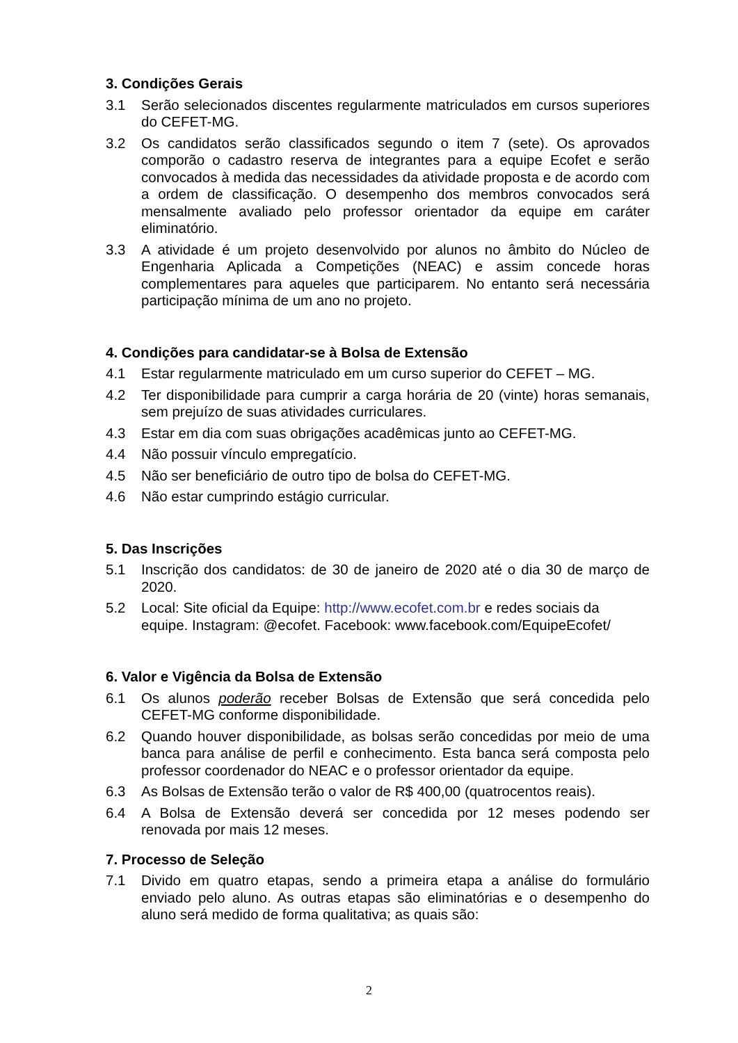3. Condições Gerais
3.1 Serão selecionados discentes regularmente matriculados em cursos superiores do CEFET-MG.
3.2 Os candidatos serão classificados segundo o item 7 (sete). Os aprovados comporão o cadastro reserva de integrantes para a equipe Ecofet e serão convocados à medida das necessidades da atividade proposta e de acordo com a ordem de classificação. O desempenho dos membros convocados será mensalmente avaliado pelo professor orientador da equipe em caráter eliminatório.
3.3 A atividade é um projeto desenvolvido por alunos no âmbito do Núcleo de Engenharia Aplicada a Competições (NEAC) e assim concede horas complementares para aqueles que participarem. No entanto será necessária participação mínima de um ano no projeto.
4. Condições para candidatar-se à Bolsa de Extensão
4.1 Estar regularmente matriculado em um curso superior do CEFET – MG.
4.2 Ter disponibilidade para cumprir a carga horária de 20 (vinte) horas semanais, sem prejuízo de suas atividades curriculares.
4.3 Estar em dia com suas obrigações acadêmicas junto ao CEFET-MG.
4.4 Não possuir vínculo empregatício.
4.5 Não ser beneficiário de outro tipo de bolsa do CEFET-MG.
4.6 Não estar cumprindo estágio curricular.
5. Das Inscrições
5.1 Inscrição dos candidatos: de 30 de janeiro de 2020 até o dia 30 de março de 2020.
5.2 Local: Site oficial da Equipe: http://www.ecofet.com.br e redes sociais da equipe. Instagram: @ecofet. Facebook: www.facebook.com/EquipeEcofet/
6. Valor e Vigência da Bolsa de Extensão
6.1 Os alunos poderão receber Bolsas de Extensão que será concedida pelo CEFET-MG conforme disponibilidade.
6.2 Quando houver disponibilidade, as bolsas serão concedidas por meio de uma banca para análise de perfil e conhecimento. Esta banca será composta pelo professor coordenador do NEAC e o professor orientador da equipe.
6.3 As Bolsas de Extensão terão o valor de R$ 400,00 (quatrocentos reais).
6.4 A Bolsa de Extensão deverá ser concedida por 12 meses podendo ser renovada por mais 12 meses.
7. Processo de Seleção
7.1 Divido em quatro etapas, sendo a primeira etapa a análise do formulário enviado pelo aluno. As outras etapas são eliminatórias e o desempenho do aluno será medido de forma qualitativa; as quais são:
2